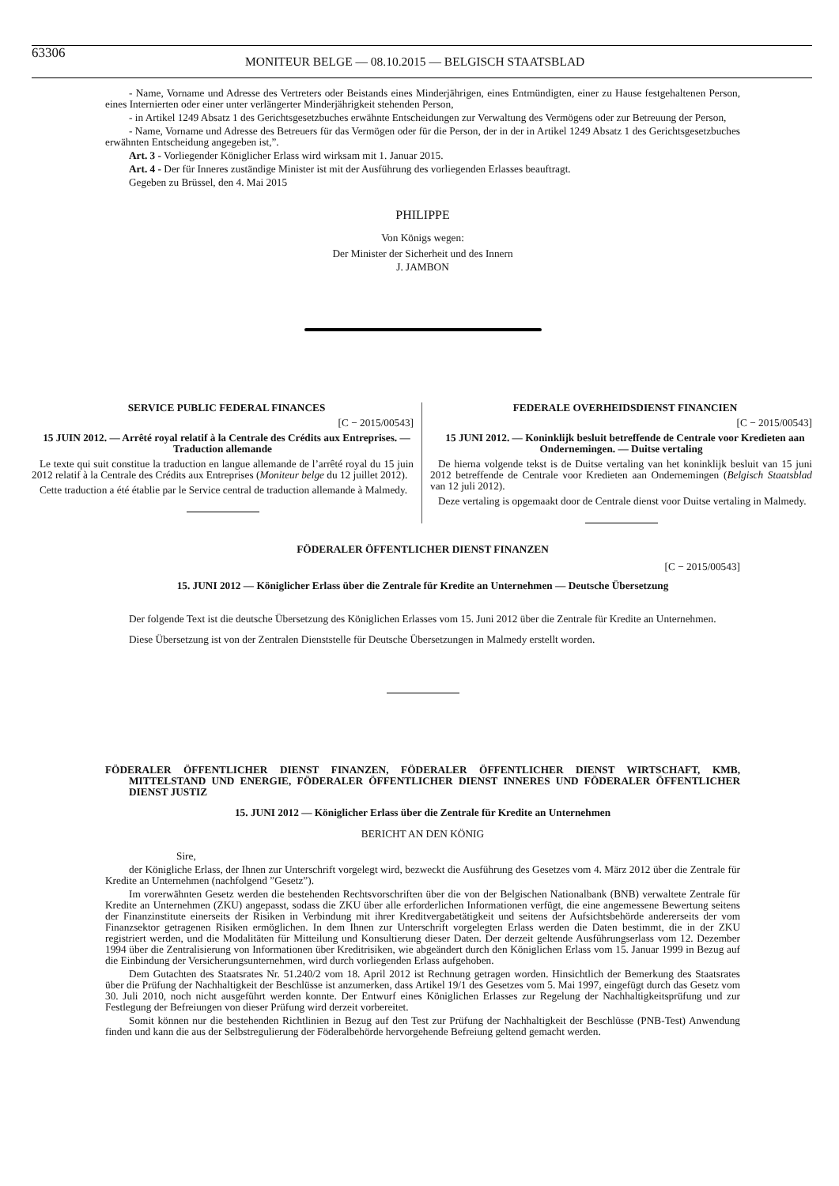63306
MONITEUR BELGE — 08.10.2015 — BELGISCH STAATSBLAD
- Name, Vorname und Adresse des Vertreters oder Beistands eines Minderjährigen, eines Entmündigten, einer zu Hause festgehaltenen Person, eines Internierten oder einer unter verlängerter Minderjährigkeit stehenden Person,
- in Artikel 1249 Absatz 1 des Gerichtsgesetzbuches erwähnte Entscheidungen zur Verwaltung des Vermögens oder zur Betreuung der Person,
- Name, Vorname und Adresse des Betreuers für das Vermögen oder für die Person, der in der in Artikel 1249 Absatz 1 des Gerichtsgesetzbuches erwähnten Entscheidung angegeben ist,”.
Art. 3 - Vorliegender Königlicher Erlass wird wirksam mit 1. Januar 2015.
Art. 4 - Der für Inneres zuständige Minister ist mit der Ausführung des vorliegenden Erlasses beauftragt.
Gegeben zu Brüssel, den 4. Mai 2015
PHILIPPE
Von Königs wegen:
Der Minister der Sicherheit und des Innern
J. JAMBON
SERVICE PUBLIC FEDERAL FINANCES
[C − 2015/00543]
15 JUIN 2012. — Arrêté royal relatif à la Centrale des Crédits aux Entreprises. — Traduction allemande
Le texte qui suit constitue la traduction en langue allemande de l’arrêté royal du 15 juin 2012 relatif à la Centrale des Crédits aux Entreprises (Moniteur belge du 12 juillet 2012).
Cette traduction a été établie par le Service central de traduction allemande à Malmedy.
FEDERALE OVERHEIDSDIENST FINANCIEN
[C − 2015/00543]
15 JUNI 2012. — Koninklijk besluit betreffende de Centrale voor Kredieten aan Ondernemingen. — Duitse vertaling
De hierna volgende tekst is de Duitse vertaling van het koninklijk besluit van 15 juni 2012 betreffende de Centrale voor Kredieten aan Ondernemingen (Belgisch Staatsblad van 12 juli 2012).
Deze vertaling is opgemaakt door de Centrale dienst voor Duitse vertaling in Malmedy.
FÖDERALER ÖFFENTLICHER DIENST FINANZEN
[C − 2015/00543]
15. JUNI 2012 — Königlicher Erlass über die Zentrale für Kredite an Unternehmen — Deutsche Übersetzung
Der folgende Text ist die deutsche Übersetzung des Königlichen Erlasses vom 15. Juni 2012 über die Zentrale für Kredite an Unternehmen.
Diese Übersetzung ist von der Zentralen Dienststelle für Deutsche Übersetzungen in Malmedy erstellt worden.
FÖDERALER ÖFFENTLICHER DIENST FINANZEN, FÖDERALER ÖFFENTLICHER DIENST WIRTSCHAFT, KMB, MITTELSTAND UND ENERGIE, FÖDERALER ÖFFENTLICHER DIENST INNERES UND FÖDERALER ÖFFENTLICHER DIENST JUSTIZ
15. JUNI 2012 — Königlicher Erlass über die Zentrale für Kredite an Unternehmen
BERICHT AN DEN KÖNIG
Sire,
der Königliche Erlass, der Ihnen zur Unterschrift vorgelegt wird, bezweckt die Ausführung des Gesetzes vom 4. März 2012 über die Zentrale für Kredite an Unternehmen (nachfolgend ”Gesetz”).
Im vorerwähnten Gesetz werden die bestehenden Rechtsvorschriften über die von der Belgischen Nationalbank (BNB) verwaltete Zentrale für Kredite an Unternehmen (ZKU) angepasst, sodass die ZKU über alle erforderlichen Informationen verfügt, die eine angemessene Bewertung seitens der Finanzinstitute einerseits der Risiken in Verbindung mit ihrer Kreditvergabetätigkeit und seitens der Aufsichtsbehörde andererseits der vom Finanzsektor getragenen Risiken ermöglichen. In dem Ihnen zur Unterschrift vorgelegten Erlass werden die Daten bestimmt, die in der ZKU registriert werden, und die Modalitäten für Mitteilung und Konsultierung dieser Daten. Der derzeit geltende Ausführungserlass vom 12. Dezember 1994 über die Zentralisierung von Informationen über Kreditrisiken, wie abgeändert durch den Königlichen Erlass vom 15. Januar 1999 in Bezug auf die Einbindung der Versicherungsunternehmen, wird durch vorliegenden Erlass aufgehoben.
Dem Gutachten des Staatsrates Nr. 51.240/2 vom 18. April 2012 ist Rechnung getragen worden. Hinsichtlich der Bemerkung des Staatsrates über die Prüfung der Nachhaltigkeit der Beschlüsse ist anzumerken, dass Artikel 19/1 des Gesetzes vom 5. Mai 1997, eingefügt durch das Gesetz vom 30. Juli 2010, noch nicht ausgeführt werden konnte. Der Entwurf eines Königlichen Erlasses zur Regelung der Nachhaltigkeitsprüfung und zur Festlegung der Befreiungen von dieser Prüfung wird derzeit vorbereitet.
Somit können nur die bestehenden Richtlinien in Bezug auf den Test zur Prüfung der Nachhaltigkeit der Beschlüsse (PNB-Test) Anwendung finden und kann die aus der Selbstregulierung der Föderalbehörde hervorgehende Befreiung geltend gemacht werden.